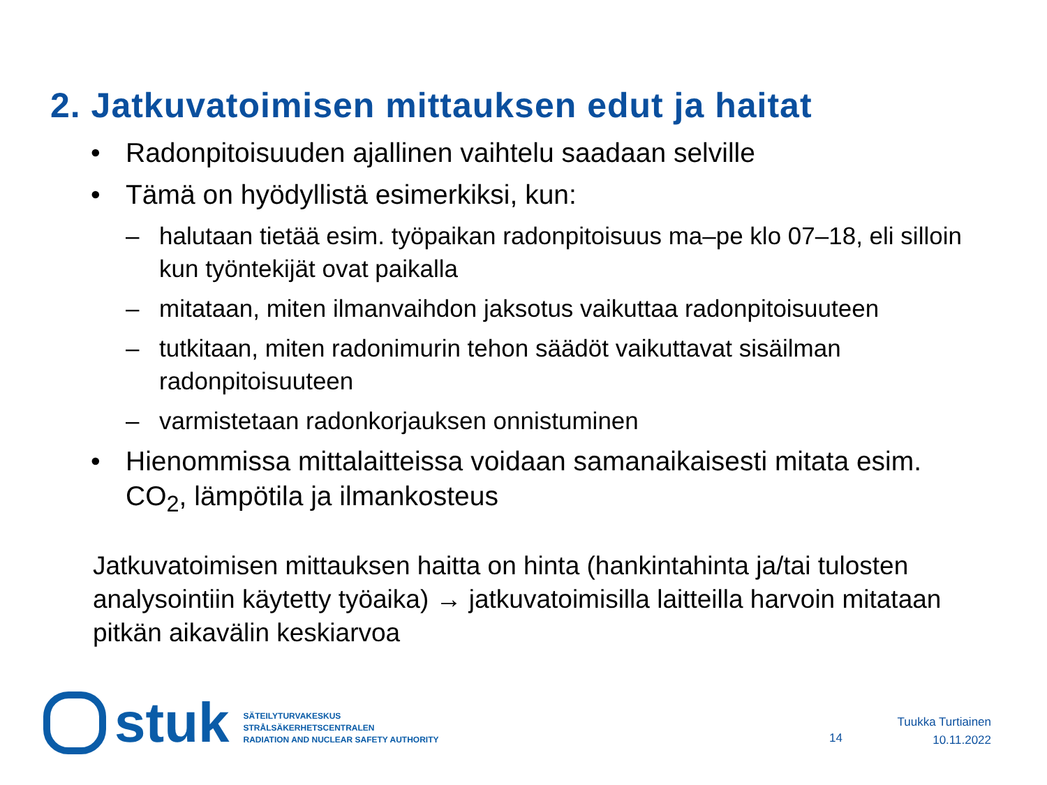2. Jatkuvatoimisen mittauksen edut ja haitat
• Radonpitoisuuden ajallinen vaihtelu saadaan selville
• Tämä on hyödyllistä esimerkiksi, kun:
– halutaan tietää esim. työpaikan radonpitoisuus ma–pe klo 07–18, eli silloin kun työntekijät ovat paikalla
– mitataan, miten ilmanvaihdon jaksotus vaikuttaa radonpitoisuuteen
– tutkitaan, miten radonimurin tehon säädöt vaikuttavat sisäilman radonpitoisuuteen
– varmistetaan radonkorjauksen onnistuminen
• Hienommissa mittalaitteissa voidaan samanaikaisesti mitata esim. CO<sub>2</sub>, lämpötila ja ilmankosteus
Jatkuvatoimisen mittauksen haitta on hinta (hankintahinta ja/tai tulosten analysointiin käytetty työaika) → jatkuvatoimisilla laitteilla harvoin mitataan pitkän aikavälin keskiarvoa
stuk
SÄTEILYTURVAKESKUS
STRÅLSÄKERHETSCENTRALEN
RADIATION AND NUCLEAR SAFETY AUTHORITY
14
Tuukka Turtiainen
10.11.2022